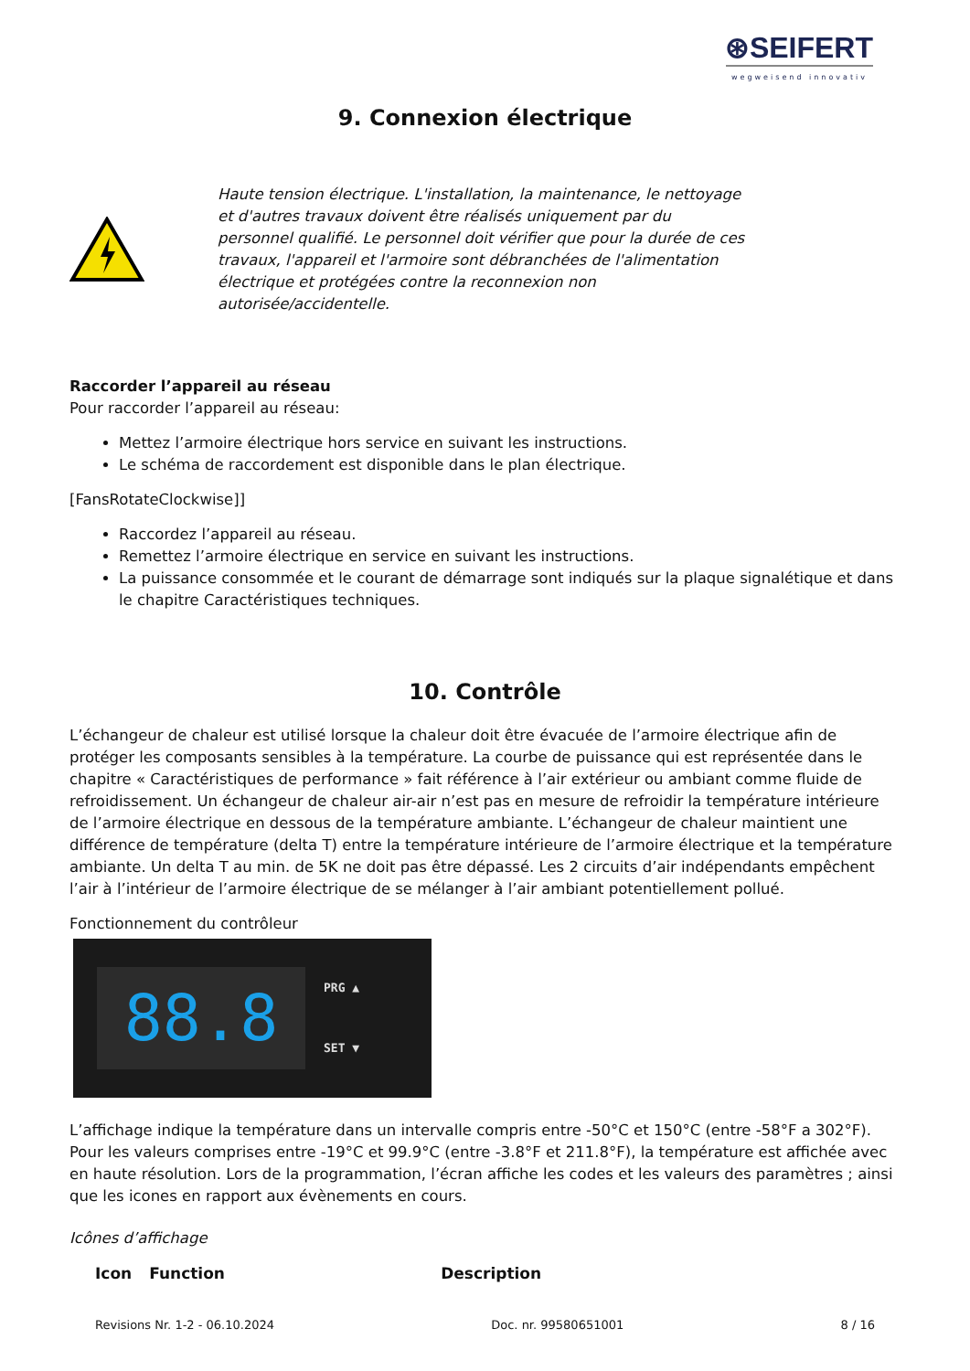⊛SEIFERT
wegweisend innovativ
9. Connexion électrique
Haute tension électrique. L'installation, la maintenance, le nettoyage et d'autres travaux doivent être réalisés uniquement par du personnel qualifié. Le personnel doit vérifier que pour la durée de ces travaux, l'appareil et l'armoire sont débranchées de l'alimentation électrique et protégées contre la reconnexion non autorisée/accidentelle.
Raccorder l’appareil au réseau
Pour raccorder l’appareil au réseau:
Mettez l’armoire électrique hors service en suivant les instructions.
Le schéma de raccordement est disponible dans le plan électrique.
[FansRotateClockwise]]
Raccordez l’appareil au réseau.
Remettez l’armoire électrique en service en suivant les instructions.
La puissance consommée et le courant de démarrage sont indiqués sur la plaque signalétique et dans le chapitre Caractéristiques techniques.
10. Contrôle
L’échangeur de chaleur est utilisé lorsque la chaleur doit être évacuée de l’armoire électrique afin de protéger les composants sensibles à la température. La courbe de puissance qui est représentée dans le chapitre « Caractéristiques de performance » fait référence à l’air extérieur ou ambiant comme fluide de refroidissement. Un échangeur de chaleur air-air n’est pas en mesure de refroidir la température intérieure de l’armoire électrique en dessous de la température ambiante. L’échangeur de chaleur maintient une différence de température (delta T) entre la température intérieure de l’armoire électrique et la température ambiante. Un delta T au min. de 5K ne doit pas être dépassé. Les 2 circuits d’air indépendants empêchent l’air à l’intérieur de l’armoire électrique de se mélanger à l’air ambiant potentiellement pollué.
Fonctionnement du contrôleur
88.8
PRG ▲
SET ▼
L’affichage indique la température dans un intervalle compris entre -50°C et 150°C (entre -58°F a 302°F). Pour les valeurs comprises entre -19°C et 99.9°C (entre -3.8°F et 211.8°F), la température est affichée avec en haute résolution. Lors de la programmation, l’écran affiche les codes et les valeurs des paramètres ; ainsi que les icones en rapport aux évènements en cours.
Icônes d’affichage
| Icon | Function | Description |
| --- | --- | --- |
Revisions Nr. 1-2 - 06.10.2024 Doc. nr. 99580651001 8 / 16